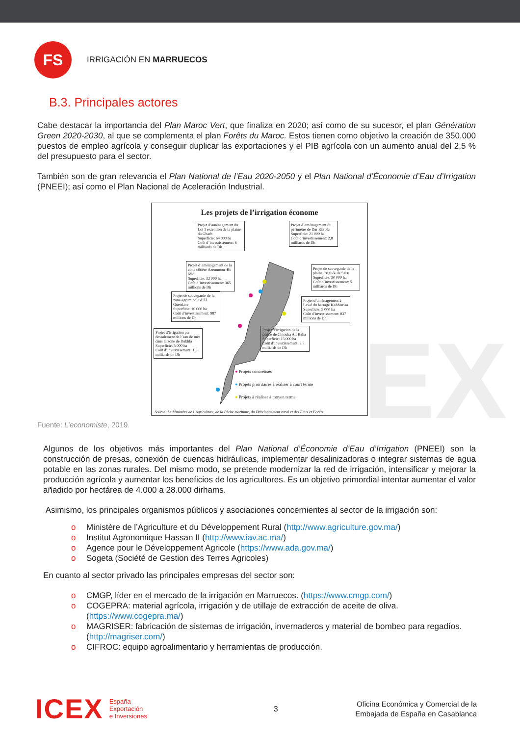EX
FS
IRRIGACIÓN EN MARRUECOS
B.3. Principales actores
Cabe destacar la importancia del Plan Maroc Vert, que finaliza en 2020; así como de su sucesor, el plan Génération Green 2020-2030, al que se complementa el plan Forêts du Maroc. Estos tienen como objetivo la creación de 350.000 puestos de empleo agrícola y conseguir duplicar las exportaciones y el PIB agrícola con un aumento anual del 2,5 % del presupuesto para el sector.
También son de gran relevancia el Plan National de l’Eau 2020-2050 y el Plan National d’Économie d’Eau d’Irrigation (PNEEI); así como el Plan Nacional de Aceleración Industrial.
Les projets de l’irrigation économe
Projet d’aménagement du Lot 1 extention de la plaine du Gharb
Superficie: 64 000 ha
Coût d’investissement: 6 milliards de Dh
Projet d’aménagement du périmètre de Dar Khrofa
Superficie: 21 000 ha
Coût d’investissement: 2,8 milliards de Dh
Projet d’aménagement de la zone côtière Azemmour-Bir Jdid
Superficie: 32 000 ha
Coût d’investissement: 365 millions de Dh
Projet de sauvegarde de la plaine irriguée de Saiss
Superficie: 30 000 ha
Coût d’investissement: 5 milliards de Dh
Projet de sauvegarde de la zone agrumicole d’El Guerdane
Superficie: 10 000 ha
Coût d’investissement: 987 millions de Dh
Projet d’aménagement à l’aval du barrage Kaddoussa
Superficie: 5 000 ha
Coût d’investissement: 837 millions de Dh
Projet d’irrigation par dessalement de l’eau de mer dans la zone de Dakhla
Superficie: 5 000 ha
Coût d’investissement: 1,3 milliards de Dh
Projet d’irrigation de la plaine de Chtouka Ait Baha
Superficie: 15 000 ha
Coût d’investissement: 2,5 milliards de Dh
● Projets concrétisés
● Projets prioritaires à réaliser à court terme
● Projets à réaliser à moyen terme
Source: Le Ministère de l’Agriculture, de la Pêche maritime, du Développement rural et des Eaux et Forêts
Fuente: L’economiste, 2019.
Algunos de los objetivos más importantes del Plan National d’Économie d’Eau d’Irrigation (PNEEI) son la construcción de presas, conexión de cuencas hidráulicas, implementar desalinizadoras o integrar sistemas de agua potable en las zonas rurales. Del mismo modo, se pretende modernizar la red de irrigación, intensificar y mejorar la producción agrícola y aumentar los beneficios de los agricultores. Es un objetivo primordial intentar aumentar el valor añadido por hectárea de 4.000 a 28.000 dirhams.
Asimismo, los principales organismos públicos y asociaciones concernientes al sector de la irrigación son:
o Ministère de l’Agriculture et du Développement Rural (http://www.agriculture.gov.ma/)
o Institut Agronomique Hassan II (http://www.iav.ac.ma/)
o Agence pour le Développement Agricole (https://www.ada.gov.ma/)
o Sogeta (Société de Gestion des Terres Agricoles)
En cuanto al sector privado las principales empresas del sector son:
o CMGP, líder en el mercado de la irrigación en Marruecos. (https://www.cmgp.com/)
o COGEPRA: material agrícola, irrigación y de utillaje de extracción de aceite de oliva. (https://www.cogepra.ma/)
o MAGRISER: fabricación de sistemas de irrigación, invernaderos y material de bombeo para regadíos. (http://magriser.com/)
o CIFROC: equipo agroalimentario y herramientas de producción.
ICEX España
Exportación
e Inversiones
3
Oficina Económica y Comercial de la
Embajada de España en Casablanca